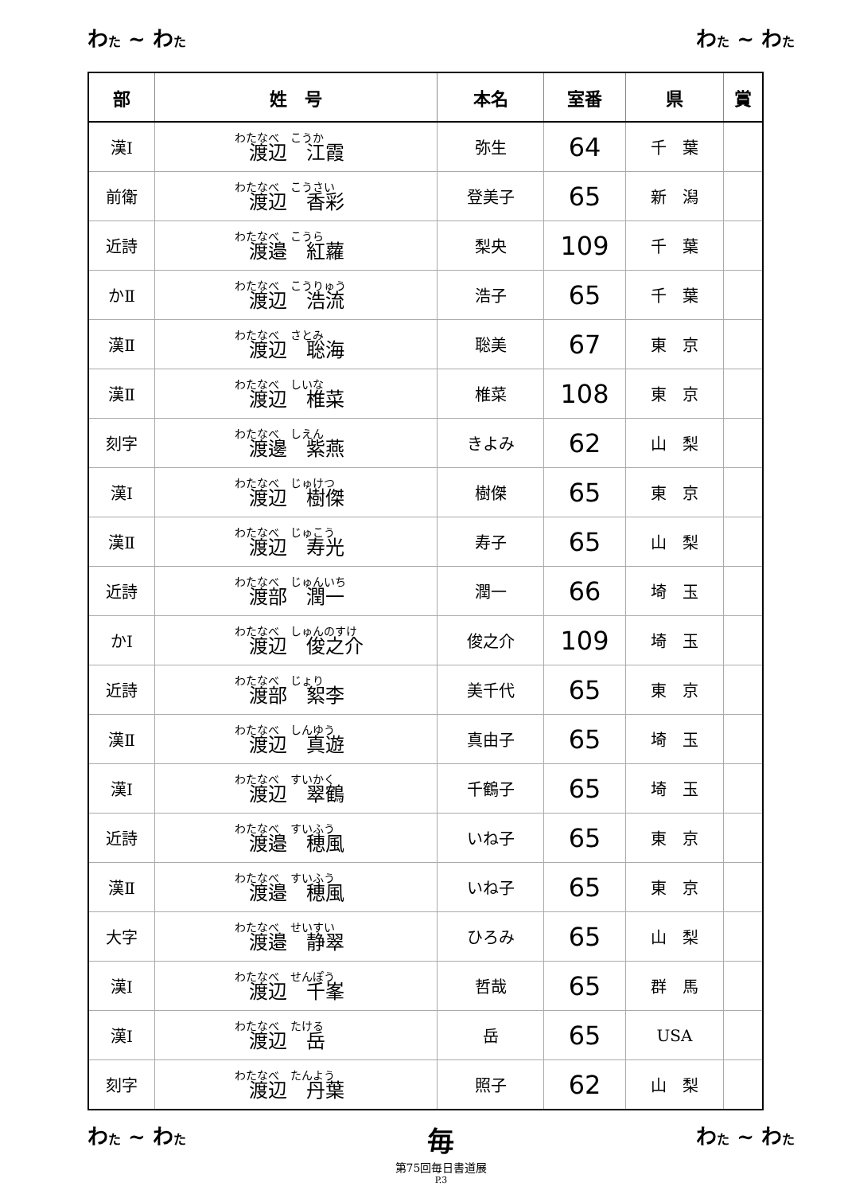わた ~ わた わた ~ わた
| 部 | 姓 号 | 本名 | 室番 | 県 | 賞 |
| --- | --- | --- | --- | --- | --- |
| 漢Ⅰ | わたなべ こうか 渡辺 江霞 | 弥生 | 64 | 千 葉 | |
| 前衛 | わたなべ こうさい 渡辺 香彩 | 登美子 | 65 | 新 潟 | |
| 近詩 | わたなべ こうら 渡邉 紅蘿 | 梨央 | 109 | 千 葉 | |
| かⅡ | わたなべ こうりゅう 渡辺 浩流 | 浩子 | 65 | 千 葉 | |
| 漢Ⅱ | わたなべ さとみ 渡辺 聡海 | 聡美 | 67 | 東 京 | |
| 漢Ⅱ | わたなべ しいな 渡辺 椎菜 | 椎菜 | 108 | 東 京 | |
| 刻字 | わたなべ しえん 渡邊 紫燕 | きよみ | 62 | 山 梨 | |
| 漢Ⅰ | わたなべ じゅけつ 渡辺 樹傑 | 樹傑 | 65 | 東 京 | |
| 漢Ⅱ | わたなべ じゅこう 渡辺 寿光 | 寿子 | 65 | 山 梨 | |
| 近詩 | わたなべ じゅんいち 渡部 潤一 | 潤一 | 66 | 埼 玉 | |
| かⅠ | わたなべ しゅんのすけ 渡辺 俊之介 | 俊之介 | 109 | 埼 玉 | |
| 近詩 | わたなべ じょり 渡部 絮李 | 美千代 | 65 | 東 京 | |
| 漢Ⅱ | わたなべ しんゆう 渡辺 真遊 | 真由子 | 65 | 埼 玉 | |
| 漢Ⅰ | わたなべ すいかく 渡辺 翠鶴 | 千鶴子 | 65 | 埼 玉 | |
| 近詩 | わたなべ すいふう 渡邉 穂風 | いね子 | 65 | 東 京 | |
| 漢Ⅱ | わたなべ すいふう 渡邉 穂風 | いね子 | 65 | 東 京 | |
| 大字 | わたなべ せいすい 渡邉 静翠 | ひろみ | 65 | 山 梨 | |
| 漢Ⅰ | わたなべ せんぽう 渡辺 千峯 | 哲哉 | 65 | 群 馬 | |
| 漢Ⅰ | わたなべ たける 渡辺 岳 | 岳 | 65 | USA | |
| 刻字 | わたなべ たんよう 渡辺 丹葉 | 照子 | 62 | 山 梨 | |
わた ~ わた
毎
第75回毎日書道展
P.3
わた ~ わた